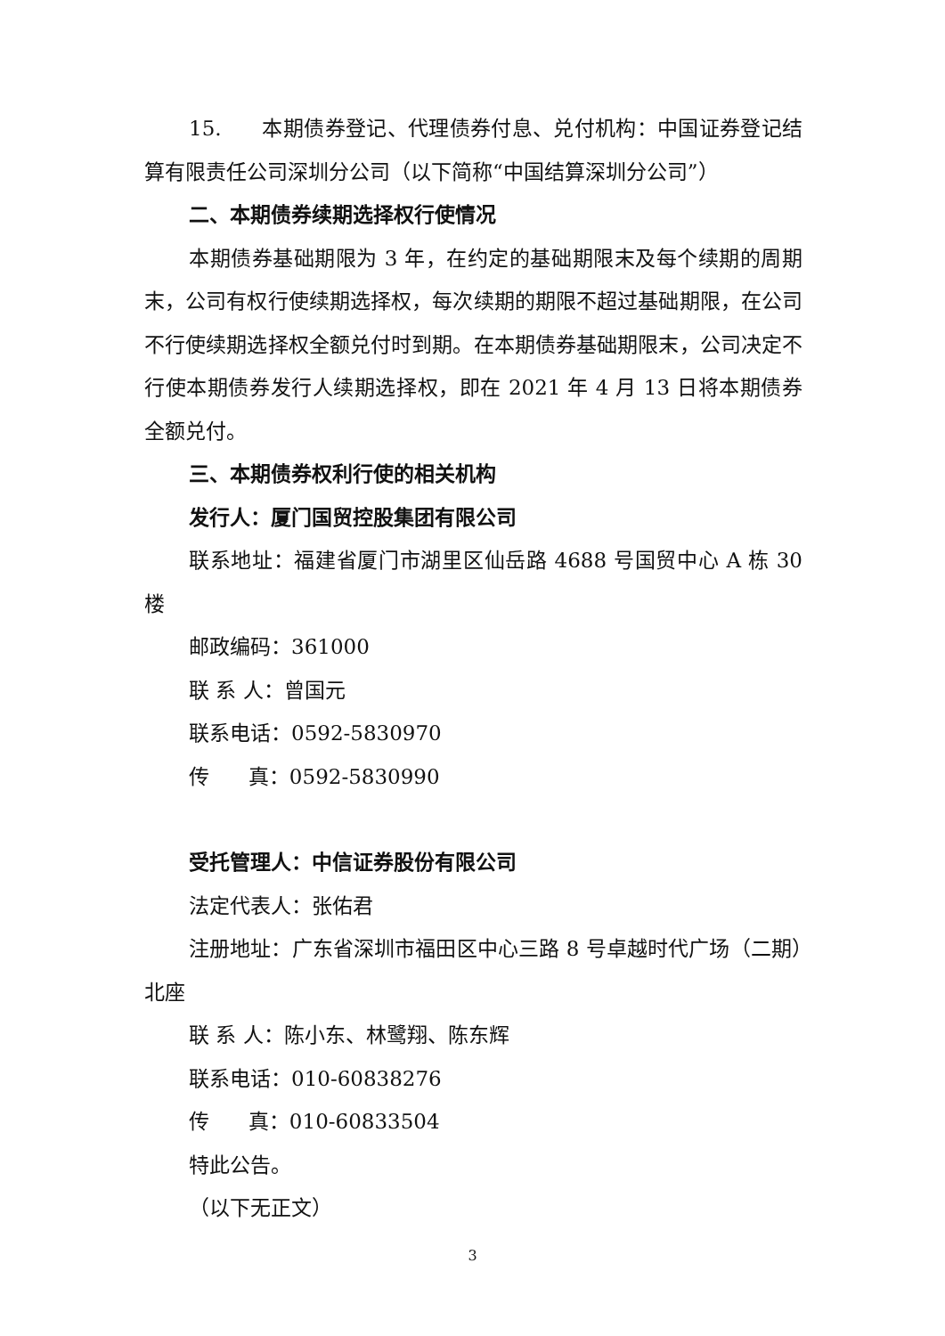15. 本期债券登记、代理债券付息、兑付机构：中国证券登记结算有限责任公司深圳分公司（以下简称“中国结算深圳分公司”）
二、本期债券续期选择权行使情况
本期债券基础期限为 3 年，在约定的基础期限末及每个续期的周期末，公司有权行使续期选择权，每次续期的期限不超过基础期限，在公司不行使续期选择权全额兑付时到期。在本期债券基础期限末，公司决定不行使本期债券发行人续期选择权，即在 2021 年 4 月 13 日将本期债券全额兑付。
三、本期债券权利行使的相关机构
发行人：厦门国贸控股集团有限公司
联系地址：福建省厦门市湖里区仙岳路 4688 号国贸中心 A 栋 30 楼
邮政编码：361000
联 系 人：曾国元
联系电话：0592-5830970
传 真：0592-5830990
受托管理人：中信证券股份有限公司
法定代表人：张佑君
注册地址：广东省深圳市福田区中心三路 8 号卓越时代广场（二期）北座
联 系 人：陈小东、林鹭翔、陈东辉
联系电话：010-60838276
传 真：010-60833504
特此公告。
（以下无正文）
3